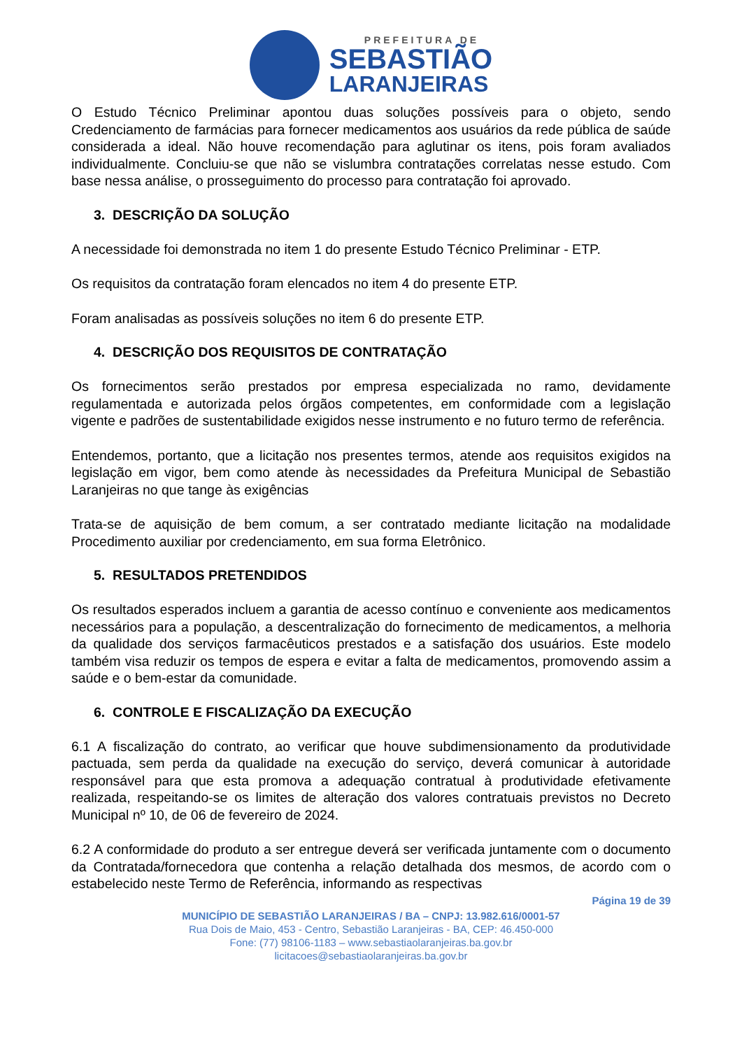PREFEITURA DE
SEBASTIÃO
LARANJEIRAS
O Estudo Técnico Preliminar apontou duas soluções possíveis para o objeto, sendo Credenciamento de farmácias para fornecer medicamentos aos usuários da rede pública de saúde considerada a ideal. Não houve recomendação para aglutinar os itens, pois foram avaliados individualmente. Concluiu-se que não se vislumbra contratações correlatas nesse estudo. Com base nessa análise, o prosseguimento do processo para contratação foi aprovado.
3. DESCRIÇÃO DA SOLUÇÃO
A necessidade foi demonstrada no item 1 do presente Estudo Técnico Preliminar - ETP.
Os requisitos da contratação foram elencados no item 4 do presente ETP.
Foram analisadas as possíveis soluções no item 6 do presente ETP.
4. DESCRIÇÃO DOS REQUISITOS DE CONTRATAÇÃO
Os fornecimentos serão prestados por empresa especializada no ramo, devidamente regulamentada e autorizada pelos órgãos competentes, em conformidade com a legislação vigente e padrões de sustentabilidade exigidos nesse instrumento e no futuro termo de referência.
Entendemos, portanto, que a licitação nos presentes termos, atende aos requisitos exigidos na legislação em vigor, bem como atende às necessidades da Prefeitura Municipal de Sebastião Laranjeiras no que tange às exigências
Trata-se de aquisição de bem comum, a ser contratado mediante licitação na modalidade Procedimento auxiliar por credenciamento, em sua forma Eletrônico.
5. RESULTADOS PRETENDIDOS
Os resultados esperados incluem a garantia de acesso contínuo e conveniente aos medicamentos necessários para a população, a descentralização do fornecimento de medicamentos, a melhoria da qualidade dos serviços farmacêuticos prestados e a satisfação dos usuários. Este modelo também visa reduzir os tempos de espera e evitar a falta de medicamentos, promovendo assim a saúde e o bem-estar da comunidade.
6. CONTROLE E FISCALIZAÇÃO DA EXECUÇÃO
6.1 A fiscalização do contrato, ao verificar que houve subdimensionamento da produtividade pactuada, sem perda da qualidade na execução do serviço, deverá comunicar à autoridade responsável para que esta promova a adequação contratual à produtividade efetivamente realizada, respeitando-se os limites de alteração dos valores contratuais previstos no Decreto Municipal nº 10, de 06 de fevereiro de 2024.
6.2 A conformidade do produto a ser entregue deverá ser verificada juntamente com o documento da Contratada/fornecedora que contenha a relação detalhada dos mesmos, de acordo com o estabelecido neste Termo de Referência, informando as respectivas
Página 19 de 39
MUNICÍPIO DE SEBASTIÃO LARANJEIRAS / BA – CNPJ: 13.982.616/0001-57
Rua Dois de Maio, 453 - Centro, Sebastião Laranjeiras - BA, CEP: 46.450-000
Fone: (77) 98106-1183 – www.sebastiaolaranjeiras.ba.gov.br
licitacoes@sebastiaolaranjeiras.ba.gov.br